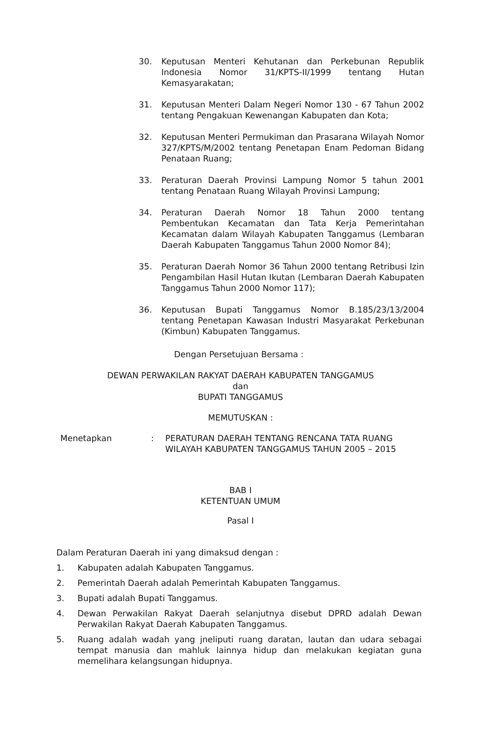30. Keputusan Menteri Kehutanan dan Perkebunan Republik Indonesia Nomor 31/KPTS-II/1999 tentang Hutan Kemasyarakatan;
31. Keputusan Menteri Dalam Negeri Nomor 130 - 67 Tahun 2002 tentang Pengakuan Kewenangan Kabupaten dan Kota;
32. Keputusan Menteri Permukiman dan Prasarana Wilayah Nomor 327/KPTS/M/2002 tentang Penetapan Enam Pedoman Bidang Penataan Ruang;
33. Peraturan Daerah Provinsi Lampung Nomor 5 tahun 2001 tentang Penataan Ruang Wilayah Provinsi Lampung;
34. Peraturan Daerah Nomor 18 Tahun 2000 tentang Pembentukan Kecamatan dan Tata Kerja Pemerintahan Kecamatan dalam Wilayah Kabupaten Tanggamus (Lembaran Daerah Kabupaten Tanggamus Tahun 2000 Nomor 84);
35. Peraturan Daerah Nomor 36 Tahun 2000 tentang Retribusi Izin Pengambilan Hasil Hutan Ikutan (Lembaran Daerah Kabupaten Tanggamus Tahun 2000 Nomor 117);
36. Keputusan Bupati Tanggamus Nomor B.185/23/13/2004 tentang Penetapan Kawasan Industri Masyarakat Perkebunan (Kimbun) Kabupaten Tanggamus.
Dengan Persetujuan Bersama :
DEWAN PERWAKILAN RAKYAT DAERAH KABUPATEN TANGGAMUS
dan
BUPATI TANGGAMUS
MEMUTUSKAN :
Menetapkan : PERATURAN DAERAH TENTANG RENCANA TATA RUANG WILAYAH KABUPATEN TANGGAMUS TAHUN 2005 – 2015
BAB I
KETENTUAN UMUM
Pasal I
Dalam Peraturan Daerah ini yang dimaksud dengan :
1. Kabupaten adalah Kabupaten Tanggamus.
2. Pemerintah Daerah adalah Pemerintah Kabupaten Tanggamus.
3. Bupati adalah Bupati Tanggamus.
4. Dewan Perwakilan Rakyat Daerah selanjutnya disebut DPRD adalah Dewan Perwakilan Rakyat Daerah Kabupaten Tanggamus.
5. Ruang adalah wadah yang jneliputi ruang daratan, lautan dan udara sebagai tempat manusia dan mahluk lainnya hidup dan melakukan kegiatan guna memelihara kelangsungan hidupnya.